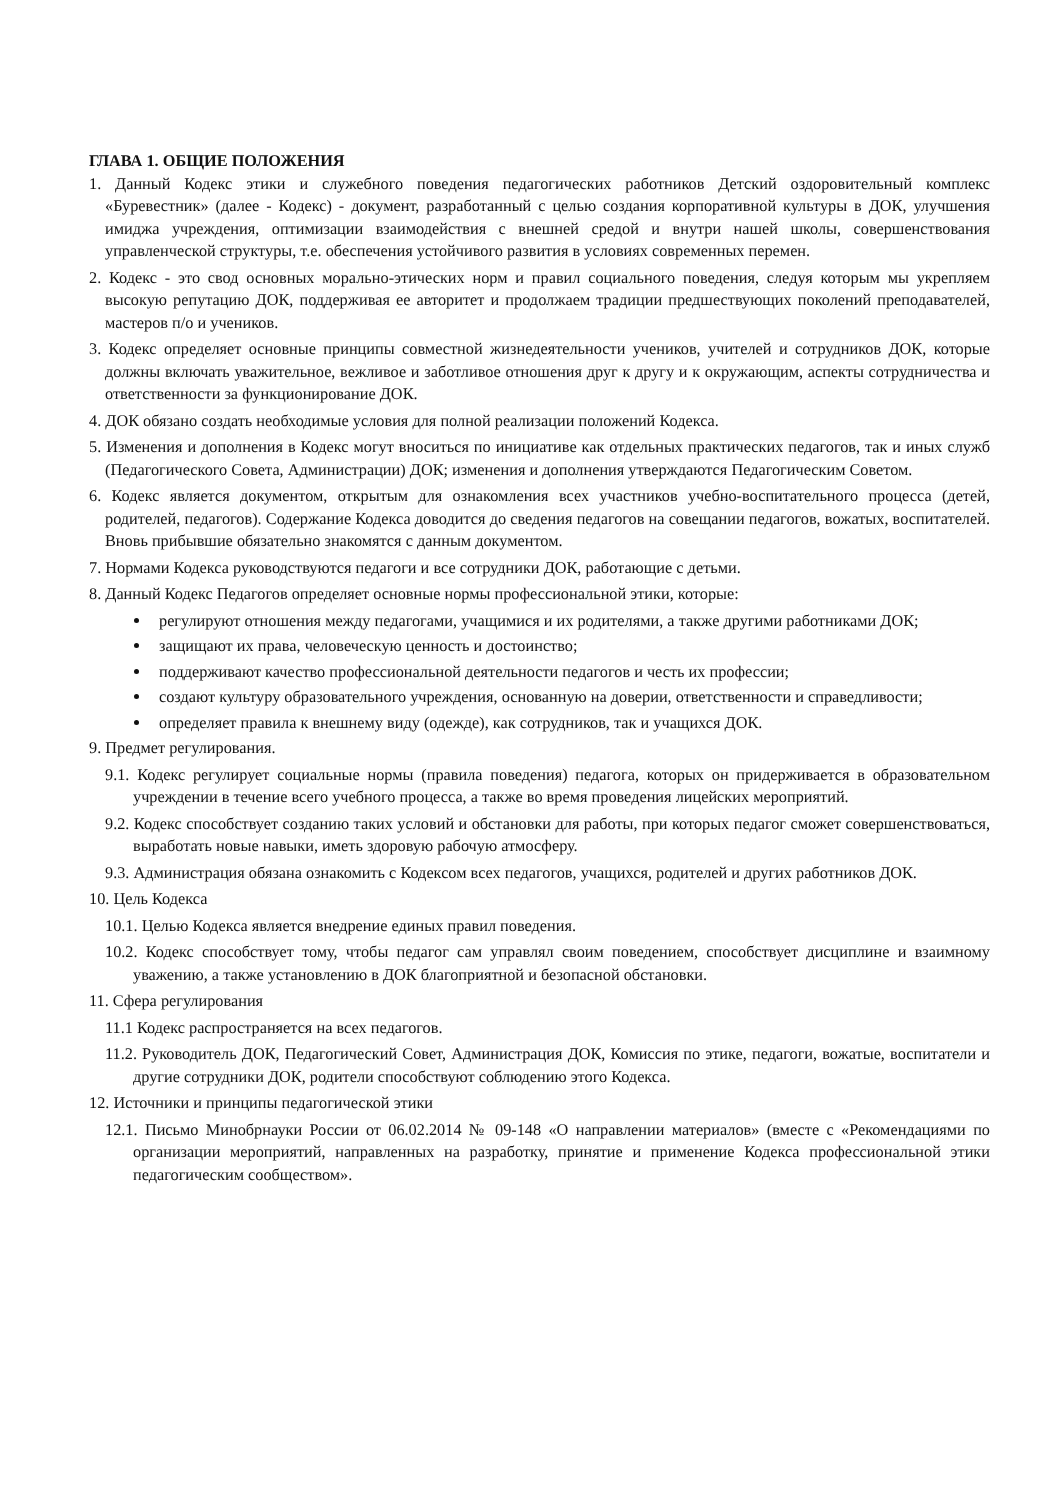ГЛАВА 1. ОБЩИЕ ПОЛОЖЕНИЯ
1. Данный Кодекс этики и служебного поведения педагогических работников Детский оздоровительный комплекс «Буревестник» (далее - Кодекс) - документ, разработанный с целью создания корпоративной культуры в ДОК, улучшения имиджа учреждения, оптимизации взаимодействия с внешней средой и внутри нашей школы, совершенствования управленческой структуры, т.е. обеспечения устойчивого развития в условиях современных перемен.
2. Кодекс - это свод основных морально-этических норм и правил социального поведения, следуя которым мы укрепляем высокую репутацию ДОК, поддерживая ее авторитет и продолжаем традиции предшествующих поколений преподавателей, мастеров п/о и учеников.
3. Кодекс определяет основные принципы совместной жизнедеятельности учеников, учителей и сотрудников ДОК, которые должны включать уважительное, вежливое и заботливое отношения друг к другу и к окружающим, аспекты сотрудничества и ответственности за функционирование ДОК.
4. ДОК обязано создать необходимые условия для полной реализации положений Кодекса.
5. Изменения и дополнения в Кодекс могут вноситься по инициативе как отдельных практических педагогов, так и иных служб (Педагогического Совета, Администрации) ДОК; изменения и дополнения утверждаются Педагогическим Советом.
6. Кодекс является документом, открытым для ознакомления всех участников учебно-воспитательного процесса (детей, родителей, педагогов). Содержание Кодекса доводится до сведения педагогов на совещании педагогов, вожатых, воспитателей. Вновь прибывшие обязательно знакомятся с данным документом.
7. Нормами Кодекса руководствуются педагоги и все сотрудники ДОК, работающие с детьми.
8. Данный Кодекс Педагогов определяет основные нормы профессиональной этики, которые:
регулируют отношения между педагогами, учащимися и их родителями, а также другими работниками ДОК;
защищают их права, человеческую ценность и достоинство;
поддерживают качество профессиональной деятельности педагогов и честь их профессии;
создают культуру образовательного учреждения, основанную на доверии, ответственности и справедливости;
определяет правила к внешнему виду (одежде), как сотрудников, так и учащихся ДОК.
9. Предмет регулирования.
9.1. Кодекс регулирует социальные нормы (правила поведения) педагога, которых он придерживается в образовательном учреждении в течение всего учебного процесса, а также во время проведения лицейских мероприятий.
9.2. Кодекс способствует созданию таких условий и обстановки для работы, при которых педагог сможет совершенствоваться, выработать новые навыки, иметь здоровую рабочую атмосферу.
9.3. Администрация обязана ознакомить с Кодексом всех педагогов, учащихся, родителей и других работников ДОК.
10. Цель Кодекса
10.1. Целью Кодекса является внедрение единых правил поведения.
10.2. Кодекс способствует тому, чтобы педагог сам управлял своим поведением, способствует дисциплине и взаимному уважению, а также установлению в ДОК благоприятной и безопасной обстановки.
11. Сфера регулирования
11.1 Кодекс распространяется на всех педагогов.
11.2. Руководитель ДОК, Педагогический Совет, Администрация ДОК, Комиссия по этике, педагоги, вожатые, воспитатели и другие сотрудники ДОК, родители способствуют соблюдению этого Кодекса.
12. Источники и принципы педагогической этики
12.1. Письмо Минобрнауки России от 06.02.2014 № 09-148 «О направлении материалов» (вместе с «Рекомендациями по организации мероприятий, направленных на разработку, принятие и применение Кодекса профессиональной этики педагогическим сообществом».